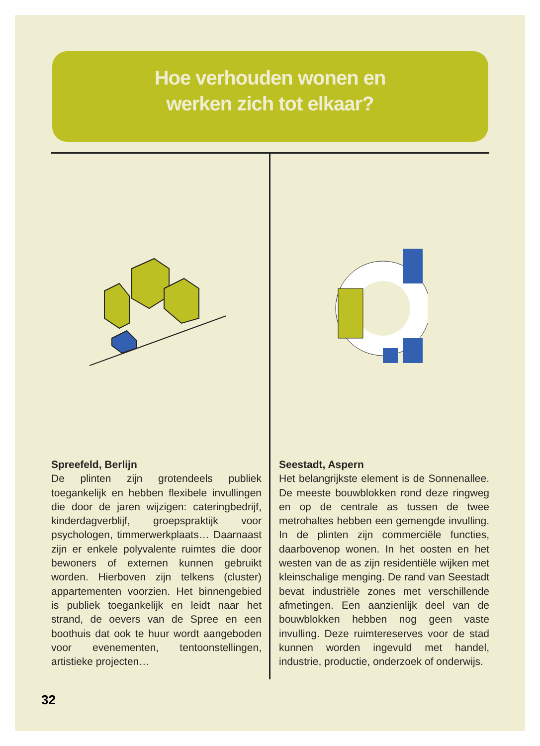Hoe verhouden wonen en
werken zich tot elkaar?
Spreefeld, Berlijn
De plinten zijn grotendeels publiek toegankelijk en hebben flexibele invullingen die door de jaren wijzigen: cateringbedrijf, kinderdagverblijf, groepspraktijk voor psychologen, timmerwerkplaats… Daarnaast zijn er enkele polyvalente ruimtes die door bewoners of externen kunnen gebruikt worden. Hierboven zijn telkens (cluster) appartementen voorzien. Het binnengebied is publiek toegankelijk en leidt naar het strand, de oevers van de Spree en een boothuis dat ook te huur wordt aangeboden voor evenementen, tentoonstellingen, artistieke projecten…
Seestadt, Aspern
Het belangrijkste element is de Sonnenallee. De meeste bouwblokken rond deze ringweg en op de centrale as tussen de twee metrohaltes hebben een gemengde invulling. In de plinten zijn commerciële functies, daarbovenop wonen. In het oosten en het westen van de as zijn residentiële wijken met kleinschalige menging. De rand van Seestadt bevat industriële zones met verschillende afmetingen. Een aanzienlijk deel van de bouwblokken hebben nog geen vaste invulling. Deze ruimtereserves voor de stad kunnen worden ingevuld met handel, industrie, productie, onderzoek of onderwijs.
32